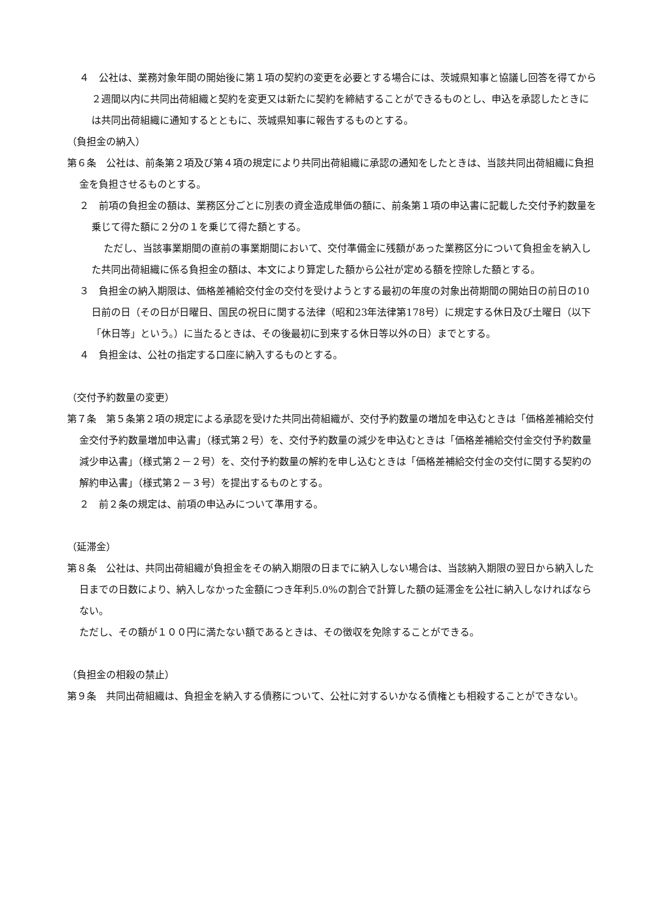４　公社は、業務対象年間の開始後に第１項の契約の変更を必要とする場合には、茨城県知事と協議し回答を得てから２週間以内に共同出荷組織と契約を変更又は新たに契約を締結することができるものとし、申込を承認したときには共同出荷組織に通知するとともに、茨城県知事に報告するものとする。
（負担金の納入）
第６条　公社は、前条第２項及び第４項の規定により共同出荷組織に承認の通知をしたときは、当該共同出荷組織に負担金を負担させるものとする。
２　前項の負担金の額は、業務区分ごとに別表の資金造成単価の額に、前条第１項の申込書に記載した交付予約数量を乗じて得た額に２分の１を乗じて得た額とする。
ただし、当該事業期間の直前の事業期間において、交付準備金に残額があった業務区分について負担金を納入した共同出荷組織に係る負担金の額は、本文により算定した額から公社が定める額を控除した額とする。
３　負担金の納入期限は、価格差補給交付金の交付を受けようとする最初の年度の対象出荷期間の開始日の前日の10日前の日（その日が日曜日、国民の祝日に関する法律（昭和23年法律第178号）に規定する休日及び土曜日（以下「休日等」という。）に当たるときは、その後最初に到来する休日等以外の日）までとする。
４　負担金は、公社の指定する口座に納入するものとする。
（交付予約数量の変更）
第７条　第５条第２項の規定による承認を受けた共同出荷組織が、交付予約数量の増加を申込むときは「価格差補給交付金交付予約数量増加申込書」（様式第２号）を、交付予約数量の減少を申込むときは「価格差補給交付金交付予約数量減少申込書」（様式第２－２号）を、交付予約数量の解約を申し込むときは「価格差補給交付金の交付に関する契約の解約申込書」（様式第２－３号）を提出するものとする。
２　前２条の規定は、前項の申込みについて準用する。
（延滞金）
第８条　公社は、共同出荷組織が負担金をその納入期限の日までに納入しない場合は、当該納入期限の翌日から納入した日までの日数により、納入しなかった金額につき年利5.0%の割合で計算した額の延滞金を公社に納入しなければならない。
ただし、その額が１００円に満たない額であるときは、その徴収を免除することができる。
（負担金の相殺の禁止）
第９条　共同出荷組織は、負担金を納入する債務について、公社に対するいかなる債権とも相殺することができない。